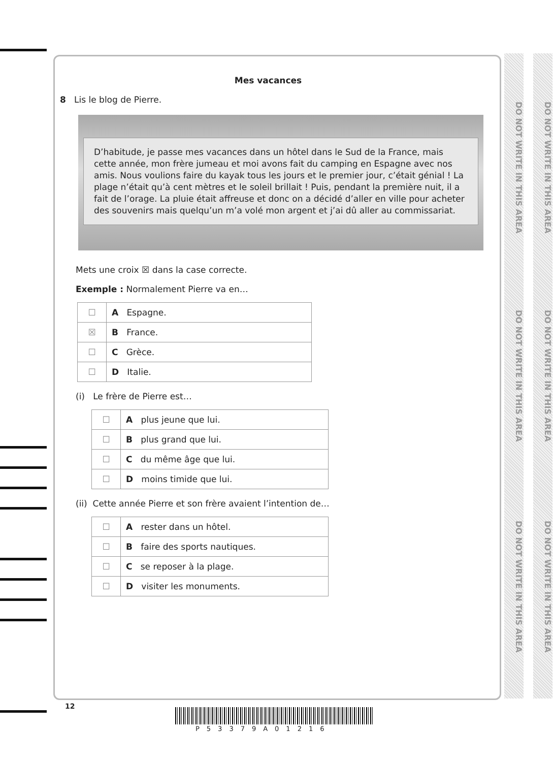DO NOT WRITE IN THIS AREA
DO NOT WRITE IN THIS AREA
DO NOT WRITE IN THIS AREA
DO NOT WRITE IN THIS AREA
DO NOT WRITE IN THIS AREA
DO NOT WRITE IN THIS AREA
Mes vacances
8 Lis le blog de Pierre.
D’habitude, je passe mes vacances dans un hôtel dans le Sud de la France, mais cette année, mon frère jumeau et moi avons fait du camping en Espagne avec nos amis. Nous voulions faire du kayak tous les jours et le premier jour, c’était génial ! La plage n’était qu’à cent mètres et le soleil brillait ! Puis, pendant la première nuit, il a fait de l’orage. La pluie était affreuse et donc on a décidé d’aller en ville pour acheter des souvenirs mais quelqu’un m’a volé mon argent et j’ai dû aller au commissariat.
Mets une croix ☒ dans la case correcte.
Exemple : Normalement Pierre va en…
| ☐ | A Espagne. |
| ☒ | B France. |
| ☐ | C Grèce. |
| ☐ | D Italie. |
(i) Le frère de Pierre est…
| ☐ | A plus jeune que lui. |
| ☐ | B plus grand que lui. |
| ☐ | C du même âge que lui. |
| ☐ | D moins timide que lui. |
(ii) Cette année Pierre et son frère avaient l’intention de…
| ☐ | A rester dans un hôtel. |
| ☐ | B faire des sports nautiques. |
| ☐ | C se reposer à la plage. |
| ☐ | D visiter les monuments. |
12
P53379A01216